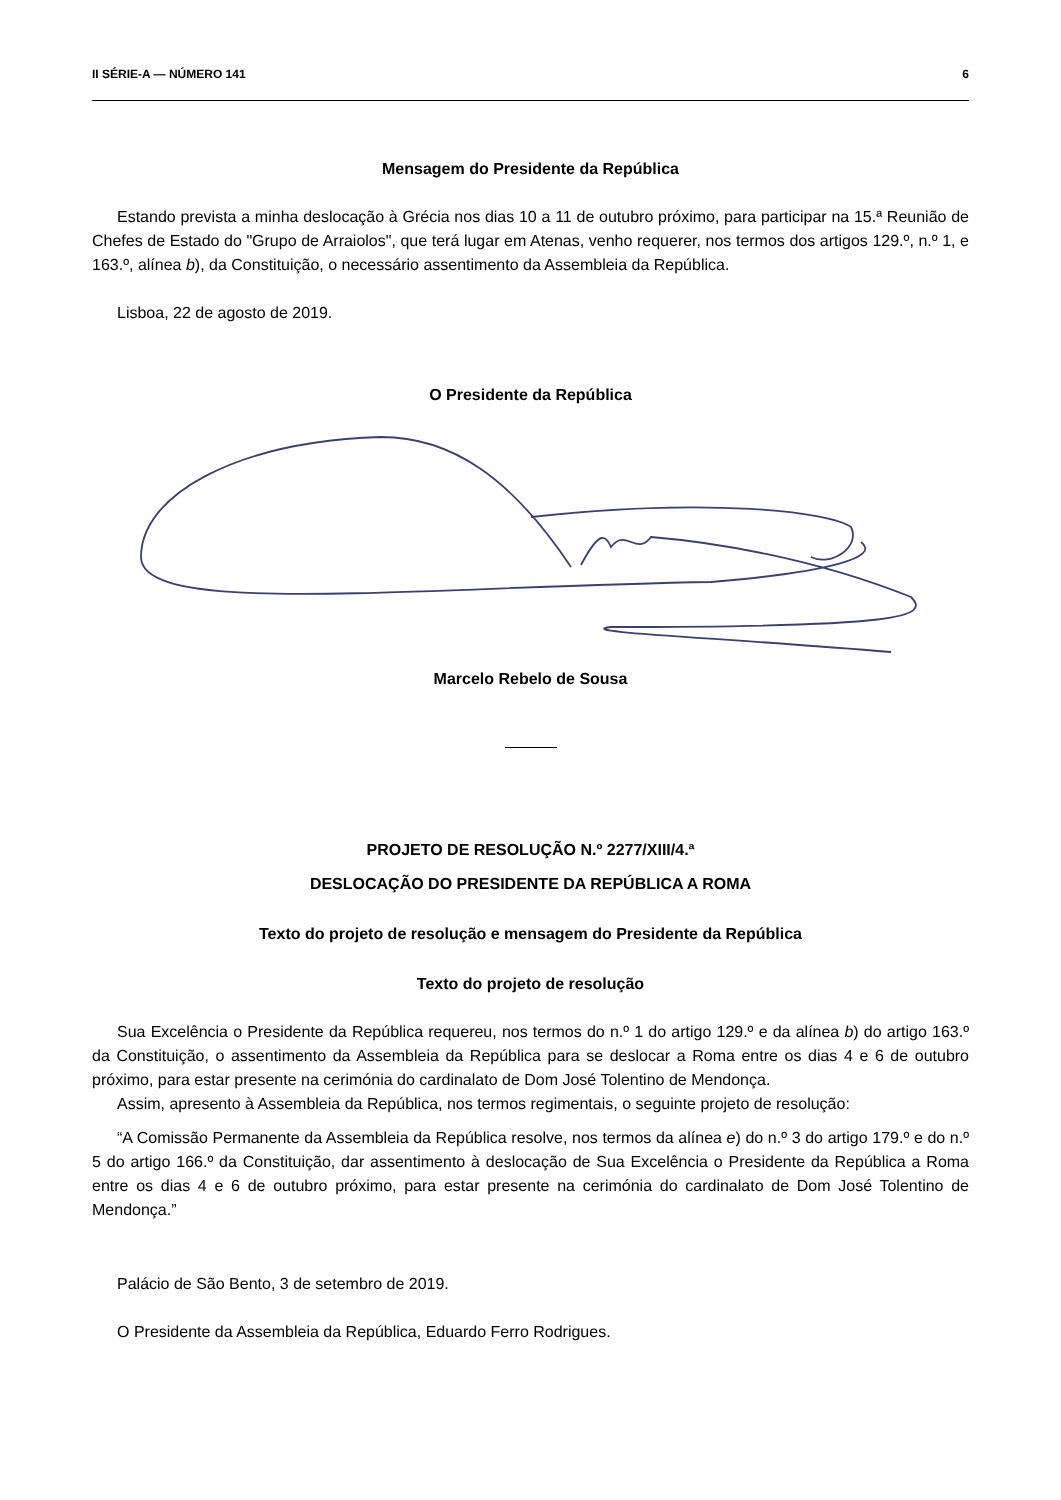II SÉRIE-A — NÚMERO 141 6
Mensagem do Presidente da República
Estando prevista a minha deslocação à Grécia nos dias 10 a 11 de outubro próximo, para participar na 15.ª Reunião de Chefes de Estado do "Grupo de Arraiolos", que terá lugar em Atenas, venho requerer, nos termos dos artigos 129.º, n.º 1, e 163.º, alínea b), da Constituição, o necessário assentimento da Assembleia da República.
Lisboa, 22 de agosto de 2019.
O Presidente da República
Marcelo Rebelo de Sousa
PROJETO DE RESOLUÇÃO N.º 2277/XIII/4.ª
DESLOCAÇÃO DO PRESIDENTE DA REPÚBLICA A ROMA
Texto do projeto de resolução e mensagem do Presidente da República
Texto do projeto de resolução
Sua Excelência o Presidente da República requereu, nos termos do n.º 1 do artigo 129.º e da alínea b) do artigo 163.º da Constituição, o assentimento da Assembleia da República para se deslocar a Roma entre os dias 4 e 6 de outubro próximo, para estar presente na cerimónia do cardinalato de Dom José Tolentino de Mendonça.
Assim, apresento à Assembleia da República, nos termos regimentais, o seguinte projeto de resolução:
“A Comissão Permanente da Assembleia da República resolve, nos termos da alínea e) do n.º 3 do artigo 179.º e do n.º 5 do artigo 166.º da Constituição, dar assentimento à deslocação de Sua Excelência o Presidente da República a Roma entre os dias 4 e 6 de outubro próximo, para estar presente na cerimónia do cardinalato de Dom José Tolentino de Mendonça.”
Palácio de São Bento, 3 de setembro de 2019.
O Presidente da Assembleia da República, Eduardo Ferro Rodrigues.